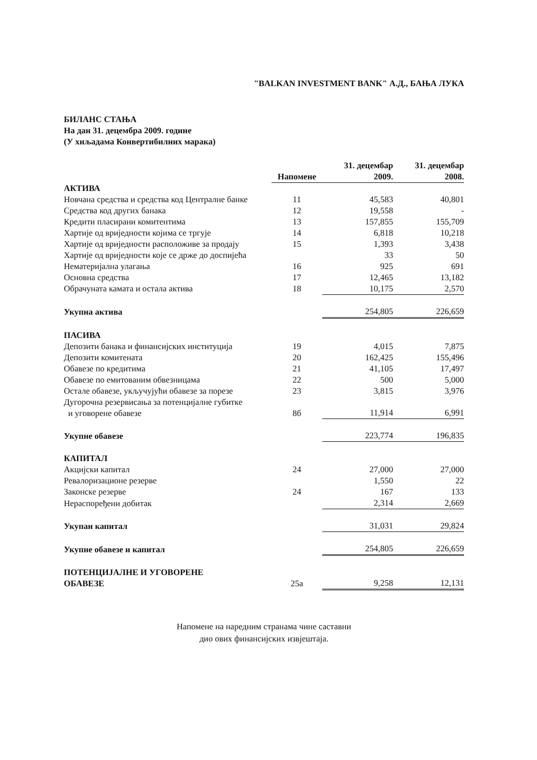"BALKAN INVESTMENT BANK" А.Д., БАЊА ЛУКА
БИЛАНС СТАЊА
На дан 31. децембра 2009. године
(У хиљадама Конвертибилних марака)
| | Напомене | 31. децембар 2009. | 31. децембар 2008. |
| --- | --- | --- | --- |
| АКТИВА | | | |
| Новчана средства и средства код Централне банке | 11 | 45,583 | 40,801 |
| Средства код других банака | 12 | 19,558 | - |
| Кредити пласирани комитентима | 13 | 157,855 | 155,709 |
| Хартије од вриједности којима се тргује | 14 | 6,818 | 10,218 |
| Хартије од вриједности расположиве за продају | 15 | 1,393 | 3,438 |
| Хартије од вриједности које се држе до доспијећа | | 33 | 50 |
| Нематеријална улагања | 16 | 925 | 691 |
| Основна средства | 17 | 12,465 | 13,182 |
| Обрачуната камата и остала актива | 18 | 10,175 | 2,570 |
| Укупна актива | | 254,805 | 226,659 |
| ПАСИВА | | | |
| Депозити банака и финансијских институција | 19 | 4,015 | 7,875 |
| Депозити комитената | 20 | 162,425 | 155,496 |
| Обавезе по кредитима | 21 | 41,105 | 17,497 |
| Обавезе по емитованим обвезницама | 22 | 500 | 5,000 |
| Остале обавезе, укључујући обавезе за порезе | 23 | 3,815 | 3,976 |
| Дугорочна резервисања за потенцијалне губитке и уговорене обавезе | 8б | 11,914 | 6,991 |
| Укупне обавезе | | 223,774 | 196,835 |
| КАПИТАЛ | | | |
| Акцијски капитал | 24 | 27,000 | 27,000 |
| Ревалоризационе резерве | | 1,550 | 22 |
| Законске резерве | 24 | 167 | 133 |
| Нераспоређени добитак | | 2,314 | 2,669 |
| Укупан капитал | | 31,031 | 29,824 |
| Укупне обавезе и капитал | | 254,805 | 226,659 |
| ПОТЕНЦИЈАЛНЕ И УГОВОРЕНЕ ОБАВЕЗЕ | 25а | 9,258 | 12,131 |
Напомене на наредним странама чине саставни
дио ових финансијских извјештаја.